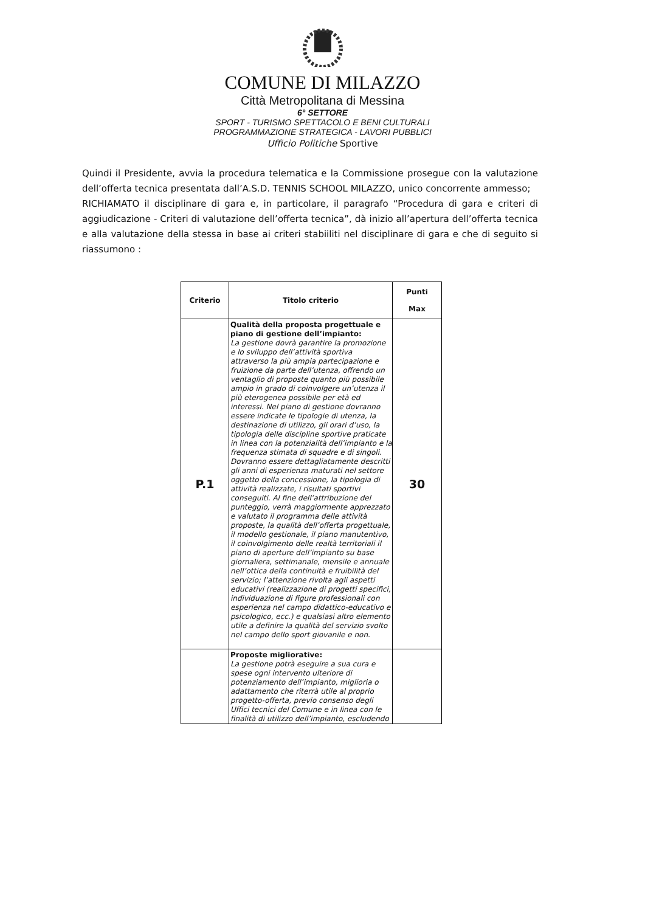COMUNE DI MILAZZO
Città Metropolitana di Messina
6° SETTORE
SPORT - TURISMO SPETTACOLO E BENI CULTURALI
PROGRAMMAZIONE STRATEGICA - LAVORI PUBBLICI
Ufficio Politiche Sportive
Quindi il Presidente, avvia la procedura telematica e la Commissione prosegue con la valutazione dell’offerta tecnica presentata dall’A.S.D. TENNIS SCHOOL MILAZZO, unico concorrente ammesso;
RICHIAMATO il disciplinare di gara e, in particolare, il paragrafo “Procedura di gara e criteri di aggiudicazione - Criteri di valutazione dell’offerta tecnica”, dà inizio all’apertura dell’offerta tecnica e alla valutazione della stessa in base ai criteri stabiiliti nel disciplinare di gara e che di seguito si riassumono :
| Criterio | Titolo criterio | Punti Max |
| --- | --- | --- |
| P.1 | Qualità della proposta progettuale e piano di gestione dell’impianto: La gestione dovrà garantire la promozione e lo sviluppo dell’attività sportiva attraverso la più ampia partecipazione e fruizione da parte dell’utenza, offrendo un ventaglio di proposte quanto più possibile ampio in grado di coinvolgere un’utenza il più eterogenea possibile per età ed interessi. Nel piano di gestione dovranno essere indicate le tipologie di utenza, la destinazione di utilizzo, gli orari d’uso, la tipologia delle discipline sportive praticate in linea con la potenzialità dell’impianto e la frequenza stimata di squadre e di singoli. Dovranno essere dettagliatamente descritti gli anni di esperienza maturati nel settore oggetto della concessione, la tipologia di attività realizzate, i risultati sportivi conseguiti. Al fine dell’attribuzione del punteggio, verrà maggiormente apprezzato e valutato il programma delle attività proposte, la qualità dell’offerta progettuale, il modello gestionale, il piano manutentivo, il coinvolgimento delle realtà territoriali il piano di aperture dell’impianto su base giornaliera, settimanale, mensile e annuale nell’ottica della continuità e fruibilità del servizio; l’attenzione rivolta agli aspetti educativi (realizzazione di progetti specifici, individuazione di figure professionali con esperienza nel campo didattico-educativo e psicologico, ecc.) e qualsiasi altro elemento utile a definire la qualità del servizio svolto nel campo dello sport giovanile e non. | 30 |
| | Proposte migliorative: La gestione potrà eseguire a sua cura e spese ogni intervento ulteriore di potenziamento dell’impianto, miglioria o adattamento che riterrà utile al proprio progetto-offerta, previo consenso degli Uffici tecnici del Comune e in linea con le finalità di utilizzo dell’impianto, escludendo | |